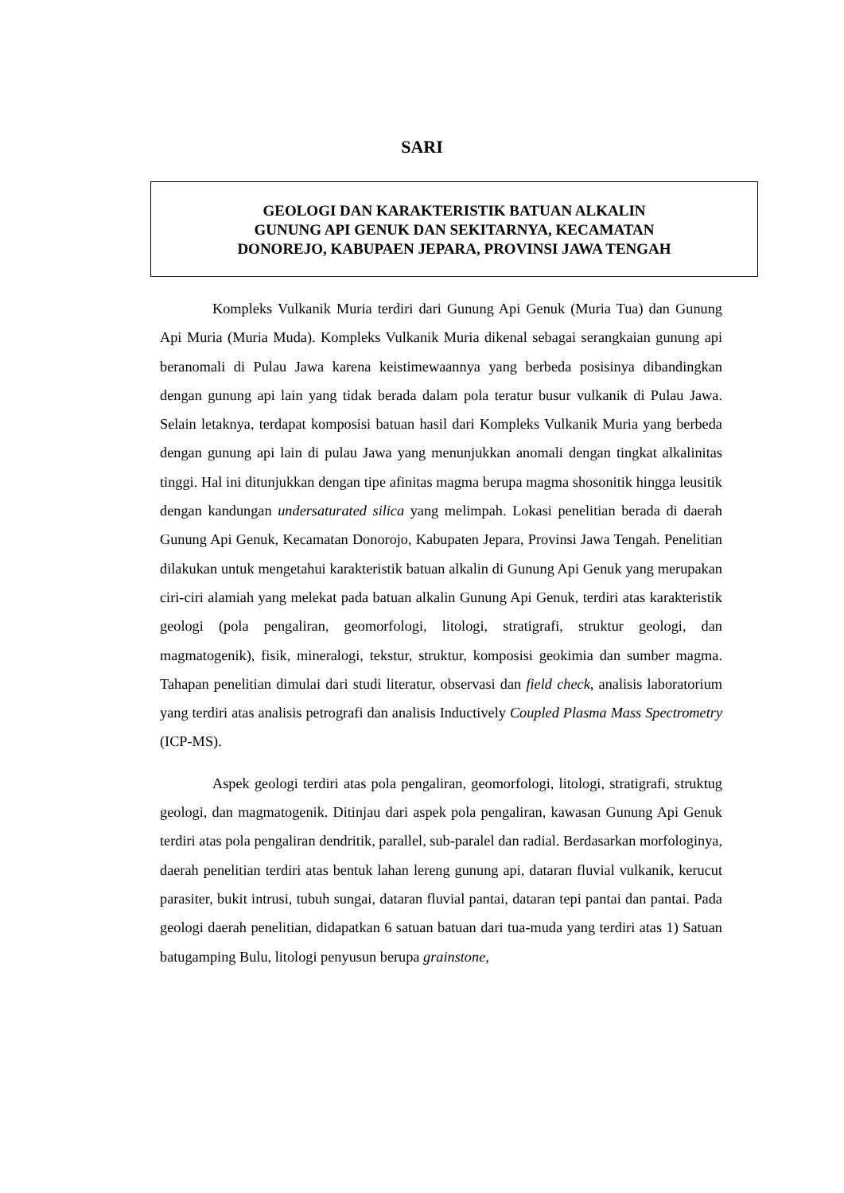SARI
GEOLOGI DAN KARAKTERISTIK BATUAN ALKALIN
GUNUNG API GENUK DAN SEKITARNYA, KECAMATAN
DONOREJO, KABUPAEN JEPARA, PROVINSI JAWA TENGAH
Kompleks Vulkanik Muria terdiri dari Gunung Api Genuk (Muria Tua) dan Gunung Api Muria (Muria Muda). Kompleks Vulkanik Muria dikenal sebagai serangkaian gunung api beranomali di Pulau Jawa karena keistimewaannya yang berbeda posisinya dibandingkan dengan gunung api lain yang tidak berada dalam pola teratur busur vulkanik di Pulau Jawa. Selain letaknya, terdapat komposisi batuan hasil dari Kompleks Vulkanik Muria yang berbeda dengan gunung api lain di pulau Jawa yang menunjukkan anomali dengan tingkat alkalinitas tinggi. Hal ini ditunjukkan dengan tipe afinitas magma berupa magma shosonitik hingga leusitik dengan kandungan undersaturated silica yang melimpah. Lokasi penelitian berada di daerah Gunung Api Genuk, Kecamatan Donorojo, Kabupaten Jepara, Provinsi Jawa Tengah. Penelitian dilakukan untuk mengetahui karakteristik batuan alkalin di Gunung Api Genuk yang merupakan ciri-ciri alamiah yang melekat pada batuan alkalin Gunung Api Genuk, terdiri atas karakteristik geologi (pola pengaliran, geomorfologi, litologi, stratigrafi, struktur geologi, dan magmatogenik), fisik, mineralogi, tekstur, struktur, komposisi geokimia dan sumber magma. Tahapan penelitian dimulai dari studi literatur, observasi dan field check, analisis laboratorium yang terdiri atas analisis petrografi dan analisis Inductively Coupled Plasma Mass Spectrometry (ICP-MS).
Aspek geologi terdiri atas pola pengaliran, geomorfologi, litologi, stratigrafi, struktug geologi, dan magmatogenik. Ditinjau dari aspek pola pengaliran, kawasan Gunung Api Genuk terdiri atas pola pengaliran dendritik, parallel, sub-paralel dan radial. Berdasarkan morfologinya, daerah penelitian terdiri atas bentuk lahan lereng gunung api, dataran fluvial vulkanik, kerucut parasiter, bukit intrusi, tubuh sungai, dataran fluvial pantai, dataran tepi pantai dan pantai. Pada geologi daerah penelitian, didapatkan 6 satuan batuan dari tua-muda yang terdiri atas 1) Satuan batugamping Bulu, litologi penyusun berupa grainstone,